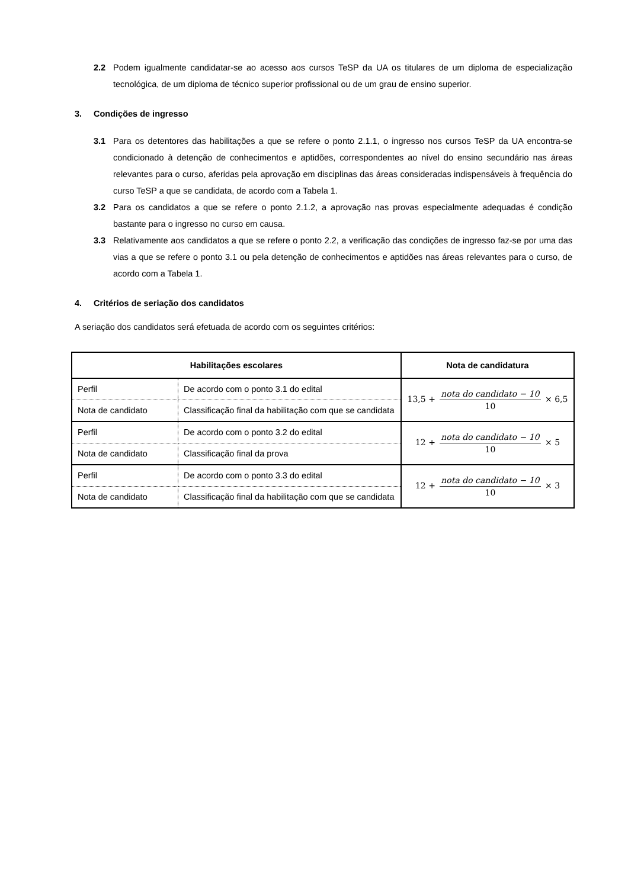2.2 Podem igualmente candidatar-se ao acesso aos cursos TeSP da UA os titulares de um diploma de especialização tecnológica, de um diploma de técnico superior profissional ou de um grau de ensino superior.
3. Condições de ingresso
3.1 Para os detentores das habilitações a que se refere o ponto 2.1.1, o ingresso nos cursos TeSP da UA encontra-se condicionado à detenção de conhecimentos e aptidões, correspondentes ao nível do ensino secundário nas áreas relevantes para o curso, aferidas pela aprovação em disciplinas das áreas consideradas indispensáveis à frequência do curso TeSP a que se candidata, de acordo com a Tabela 1.
3.2 Para os candidatos a que se refere o ponto 2.1.2, a aprovação nas provas especialmente adequadas é condição bastante para o ingresso no curso em causa.
3.3 Relativamente aos candidatos a que se refere o ponto 2.2, a verificação das condições de ingresso faz-se por uma das vias a que se refere o ponto 3.1 ou pela detenção de conhecimentos e aptidões nas áreas relevantes para o curso, de acordo com a Tabela 1.
4. Critérios de seriação dos candidatos
A seriação dos candidatos será efetuada de acordo com os seguintes critérios:
| Habilitações escolares | | Nota de candidatura |
| --- | --- | --- |
| Perfil | De acordo com o ponto 3.1 do edital | 13,5 + nota do candidato − 10 10 × 6,5 |
| Nota de candidato | Classificação final da habilitação com que se candidata | |
| Perfil | De acordo com o ponto 3.2 do edital | 12 + nota do candidato − 10 10 × 5 |
| Nota de candidato | Classificação final da prova | |
| Perfil | De acordo com o ponto 3.3 do edital | 12 + nota do candidato − 10 10 × 3 |
| Nota de candidato | Classificação final da habilitação com que se candidata | |